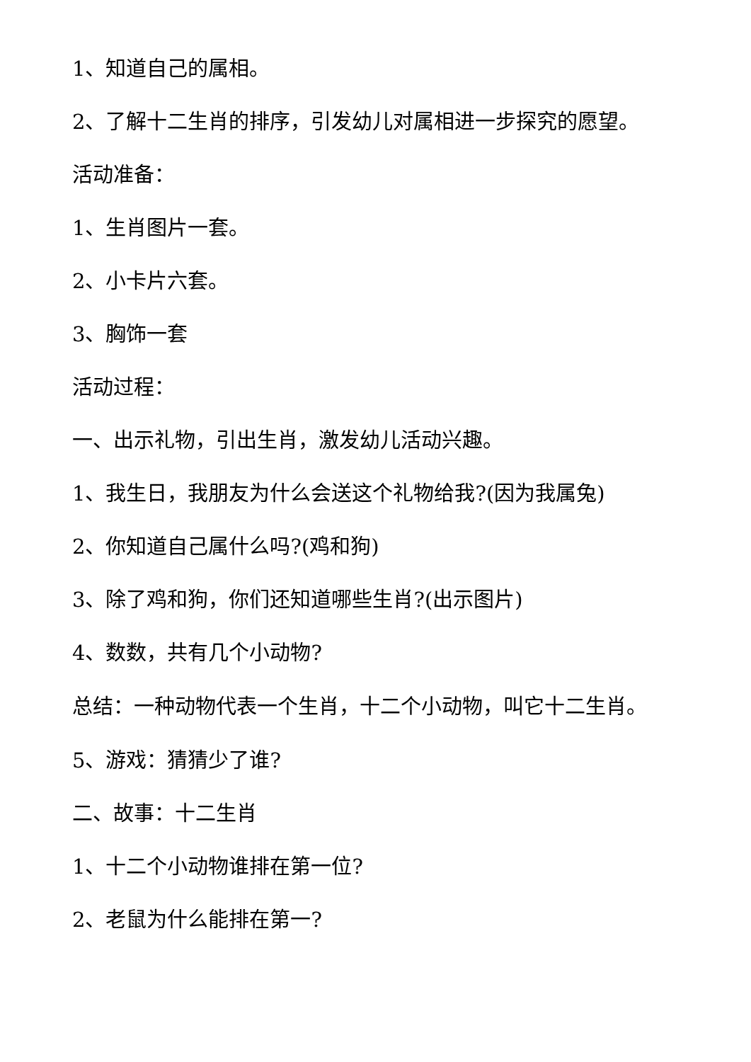1、知道自己的属相。
2、了解十二生肖的排序，引发幼儿对属相进一步探究的愿望。
活动准备：
1、生肖图片一套。
2、小卡片六套。
3、胸饰一套
活动过程：
一、出示礼物，引出生肖，激发幼儿活动兴趣。
1、我生日，我朋友为什么会送这个礼物给我?(因为我属兔)
2、你知道自己属什么吗?(鸡和狗)
3、除了鸡和狗，你们还知道哪些生肖?(出示图片)
4、数数，共有几个小动物?
总结：一种动物代表一个生肖，十二个小动物，叫它十二生肖。
5、游戏：猜猜少了谁?
二、故事：十二生肖
1、十二个小动物谁排在第一位?
2、老鼠为什么能排在第一?